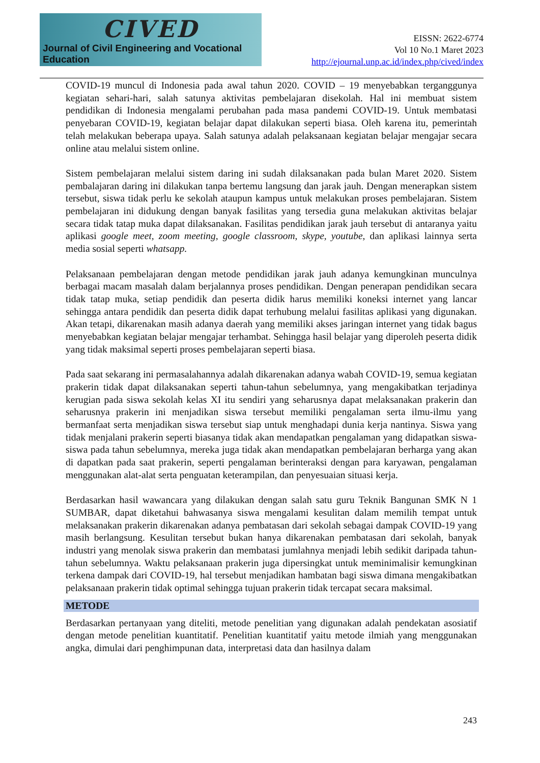CIVED
Journal of Civil Engineering and Vocational Education
EISSN: 2622-6774
Vol 10 No.1 Maret 2023
http://ejournal.unp.ac.id/index.php/cived/index
COVID-19 muncul di Indonesia pada awal tahun 2020. COVID – 19 menyebabkan terganggunya kegiatan sehari-hari, salah satunya aktivitas pembelajaran disekolah. Hal ini membuat sistem pendidikan di Indonesia mengalami perubahan pada masa pandemi COVID-19. Untuk membatasi penyebaran COVID-19, kegiatan belajar dapat dilakukan seperti biasa. Oleh karena itu, pemerintah telah melakukan beberapa upaya. Salah satunya adalah pelaksanaan kegiatan belajar mengajar secara online atau melalui sistem online.
Sistem pembelajaran melalui sistem daring ini sudah dilaksanakan pada bulan Maret 2020. Sistem pembalajaran daring ini dilakukan tanpa bertemu langsung dan jarak jauh. Dengan menerapkan sistem tersebut, siswa tidak perlu ke sekolah ataupun kampus untuk melakukan proses pembelajaran. Sistem pembelajaran ini didukung dengan banyak fasilitas yang tersedia guna melakukan aktivitas belajar secara tidak tatap muka dapat dilaksanakan. Fasilitas pendidikan jarak jauh tersebut di antaranya yaitu aplikasi google meet, zoom meeting, google classroom, skype, youtube, dan aplikasi lainnya serta media sosial seperti whatsapp.
Pelaksanaan pembelajaran dengan metode pendidikan jarak jauh adanya kemungkinan munculnya berbagai macam masalah dalam berjalannya proses pendidikan. Dengan penerapan pendidikan secara tidak tatap muka, setiap pendidik dan peserta didik harus memiliki koneksi internet yang lancar sehingga antara pendidik dan peserta didik dapat terhubung melalui fasilitas aplikasi yang digunakan. Akan tetapi, dikarenakan masih adanya daerah yang memiliki akses jaringan internet yang tidak bagus menyebabkan kegiatan belajar mengajar terhambat. Sehingga hasil belajar yang diperoleh peserta didik yang tidak maksimal seperti proses pembelajaran seperti biasa.
Pada saat sekarang ini permasalahannya adalah dikarenakan adanya wabah COVID-19, semua kegiatan prakerin tidak dapat dilaksanakan seperti tahun-tahun sebelumnya, yang mengakibatkan terjadinya kerugian pada siswa sekolah kelas XI itu sendiri yang seharusnya dapat melaksanakan prakerin dan seharusnya prakerin ini menjadikan siswa tersebut memiliki pengalaman serta ilmu-ilmu yang bermanfaat serta menjadikan siswa tersebut siap untuk menghadapi dunia kerja nantinya. Siswa yang tidak menjalani prakerin seperti biasanya tidak akan mendapatkan pengalaman yang didapatkan siswa-siswa pada tahun sebelumnya, mereka juga tidak akan mendapatkan pembelajaran berharga yang akan di dapatkan pada saat prakerin, seperti pengalaman berinteraksi dengan para karyawan, pengalaman menggunakan alat-alat serta penguatan keterampilan, dan penyesuaian situasi kerja.
Berdasarkan hasil wawancara yang dilakukan dengan salah satu guru Teknik Bangunan SMK N 1 SUMBAR, dapat diketahui bahwasanya siswa mengalami kesulitan dalam memilih tempat untuk melaksanakan prakerin dikarenakan adanya pembatasan dari sekolah sebagai dampak COVID-19 yang masih berlangsung. Kesulitan tersebut bukan hanya dikarenakan pembatasan dari sekolah, banyak industri yang menolak siswa prakerin dan membatasi jumlahnya menjadi lebih sedikit daripada tahun-tahun sebelumnya. Waktu pelaksanaan prakerin juga dipersingkat untuk meminimalisir kemungkinan terkena dampak dari COVID-19, hal tersebut menjadikan hambatan bagi siswa dimana mengakibatkan pelaksanaan prakerin tidak optimal sehingga tujuan prakerin tidak tercapat secara maksimal.
METODE
Berdasarkan pertanyaan yang diteliti, metode penelitian yang digunakan adalah pendekatan asosiatif dengan metode penelitian kuantitatif. Penelitian kuantitatif yaitu metode ilmiah yang menggunakan angka, dimulai dari penghimpunan data, interpretasi data dan hasilnya dalam
243